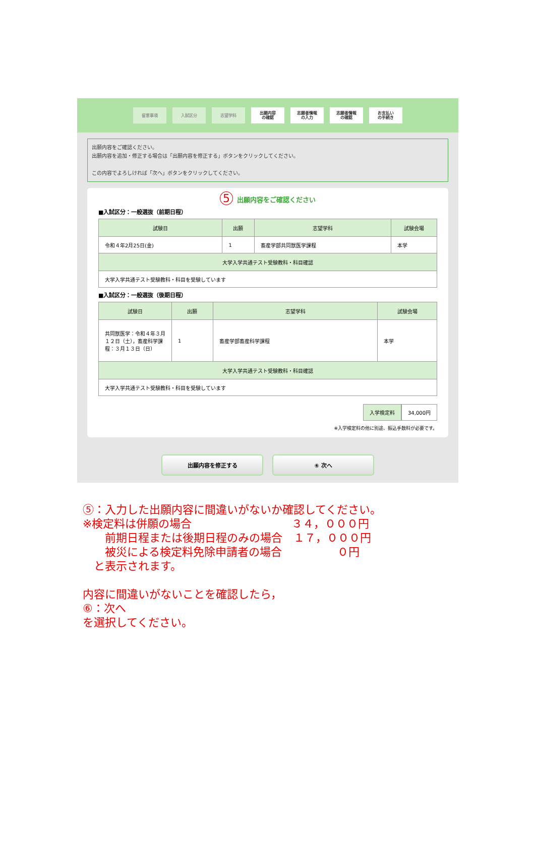留意事項 入試区分 志望学科
出願内容
の確認
志願者情報
の入力
志願者情報
の確認
お支払い
の手続き
出願内容をご確認ください。
出願内容を追加・修正する場合は「出願内容を修正する」ボタンをクリックしてください。
この内容でよろしければ「次へ」ボタンをクリックしてください。
5 出願内容をご確認ください
■入試区分：一般選抜（前期日程）
| 試験日 | 出願 | 志望学科 | 試験会場 |
| --- | --- | --- | --- |
| 令和４年2月25日(金) | 1 | 畜産学部共同獣医学課程 | 本学 |
| 大学入学共通テスト受験教科・科目確認 | | | |
| 大学入学共通テスト受験教科・科目を受験しています | | | |
■入試区分：一般選抜（後期日程）
| 試験日 | 出願 | 志望学科 | 試験会場 |
| --- | --- | --- | --- |
| 共同獣医学：令和４年３月１２日（土），畜産科学課程：３月１３日（日） | 1 | 畜産学部畜産科学課程 | 本学 |
| 大学入学共通テスト受験教科・科目確認 | | | |
| 大学入学共通テスト受験教科・科目を受験しています | | | |
入学検定料 34,000円
※入学検定料の他に別途、振込手数料が必要です。
出願内容を修正する ⑥ 次へ
⑤：入力した出願内容に間違いがないか確認してください。
※検定料は併願の場合　　　　　　　　　３４，０００円
　　前期日程または後期日程のみの場合　１７，０００円
　　被災による検定料免除申請者の場合　　　　　０円
　と表示されます。
内容に間違いがないことを確認したら，
⑥：次へ
を選択してください。